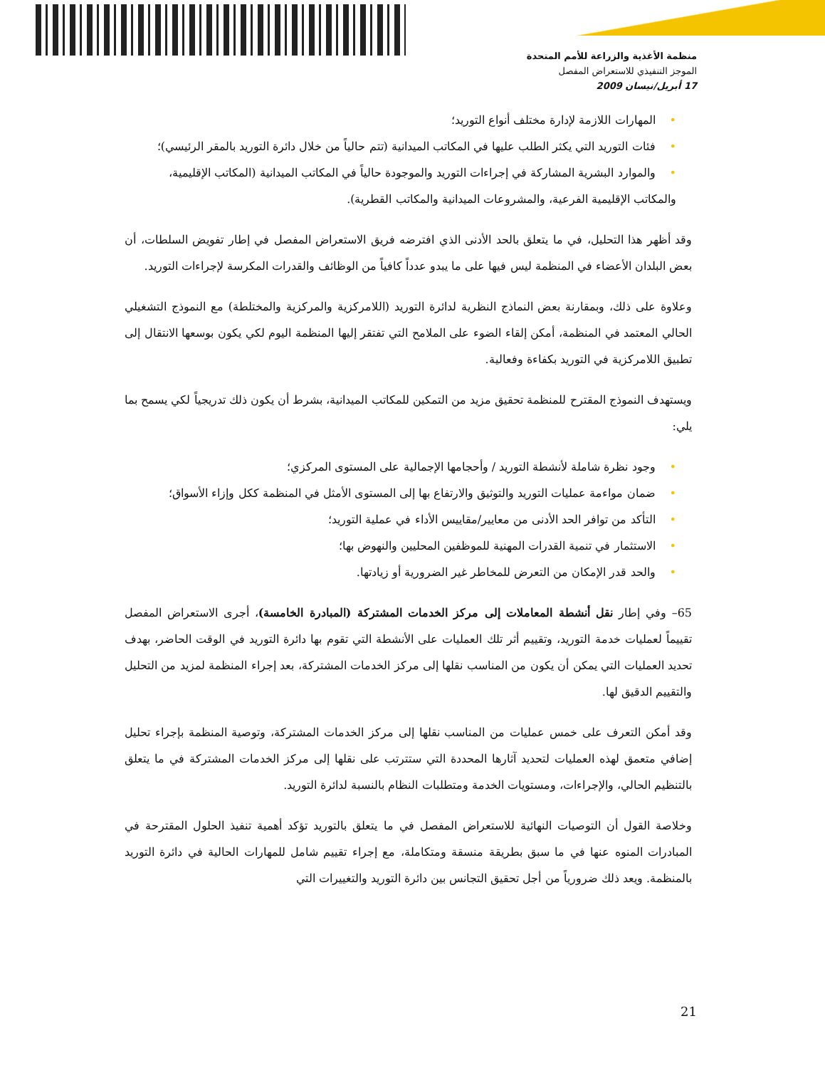منظمة الأغذية والزراعة للأمم المتحدة
الموجز التنفيذي للاستعراض المفصل
17 أبريل/نيسان 2009
•المهارات اللازمة لإدارة مختلف أنواع التوريد؛
•فئات التوريد التي يكثر الطلب عليها في المكاتب الميدانية (تتم حالياً من خلال دائرة التوريد بالمقر الرئيسي)؛
•والموارد البشرية المشاركة في إجراءات التوريد والموجودة حالياً في المكاتب الميدانية (المكاتب الإقليمية، والمكاتب الإقليمية الفرعية، والمشروعات الميدانية والمكاتب القطرية).
وقد أظهر هذا التحليل، في ما يتعلق بالحد الأدنى الذي افترضه فريق الاستعراض المفصل في إطار تفويض السلطات، أن بعض البلدان الأعضاء في المنظمة ليس فيها على ما يبدو عدداً كافياً من الوظائف والقدرات المكرسة لإجراءات التوريد.
وعلاوة على ذلك، وبمقارنة بعض النماذج النظرية لدائرة التوريد (اللامركزية والمركزية والمختلطة) مع النموذج التشغيلي الحالي المعتمد في المنظمة، أمكن إلقاء الضوء على الملامح التي تفتقر إليها المنظمة اليوم لكي يكون بوسعها الانتقال إلى تطبيق اللامركزية في التوريد بكفاءة وفعالية.
ويستهدف النموذج المقترح للمنظمة تحقيق مزيد من التمكين للمكاتب الميدانية، بشرط أن يكون ذلك تدريجياً لكي يسمح بما يلي:
•وجود نظرة شاملة لأنشطة التوريد / وأحجامها الإجمالية على المستوى المركزي؛
•ضمان مواءمة عمليات التوريد والتوثيق والارتفاع بها إلى المستوى الأمثل في المنظمة ككل وإزاء الأسواق؛
•التأكد من توافر الحد الأدنى من معايير/مقاييس الأداء في عملية التوريد؛
•الاستثمار في تنمية القدرات المهنية للموظفين المحليين والنهوض بها؛
•والحد قدر الإمكان من التعرض للمخاطر غير الضرورية أو زيادتها.
65– وفي إطار نقل أنشطة المعاملات إلى مركز الخدمات المشتركة (المبادرة الخامسة)، أجرى الاستعراض المفصل تقييماً لعمليات خدمة التوريد، وتقييم أثر تلك العمليات على الأنشطة التي تقوم بها دائرة التوريد في الوقت الحاضر، بهدف تحديد العمليات التي يمكن أن يكون من المناسب نقلها إلى مركز الخدمات المشتركة، بعد إجراء المنظمة لمزيد من التحليل والتقييم الدقيق لها.
وقد أمكن التعرف على خمس عمليات من المناسب نقلها إلى مركز الخدمات المشتركة، وتوصية المنظمة بإجراء تحليل إضافي متعمق لهذه العمليات لتحديد آثارها المحددة التي ستترتب على نقلها إلى مركز الخدمات المشتركة في ما يتعلق بالتنظيم الحالي، والإجراءات، ومستويات الخدمة ومتطلبات النظام بالنسبة لدائرة التوريد.
وخلاصة القول أن التوصيات النهائية للاستعراض المفصل في ما يتعلق بالتوريد تؤكد أهمية تنفيذ الحلول المقترحة في المبادرات المنوه عنها في ما سبق بطريقة منسقة ومتكاملة، مع إجراء تقييم شامل للمهارات الحالية في دائرة التوريد بالمنظمة. ويعد ذلك ضرورياً من أجل تحقيق التجانس بين دائرة التوريد والتغييرات التي
21